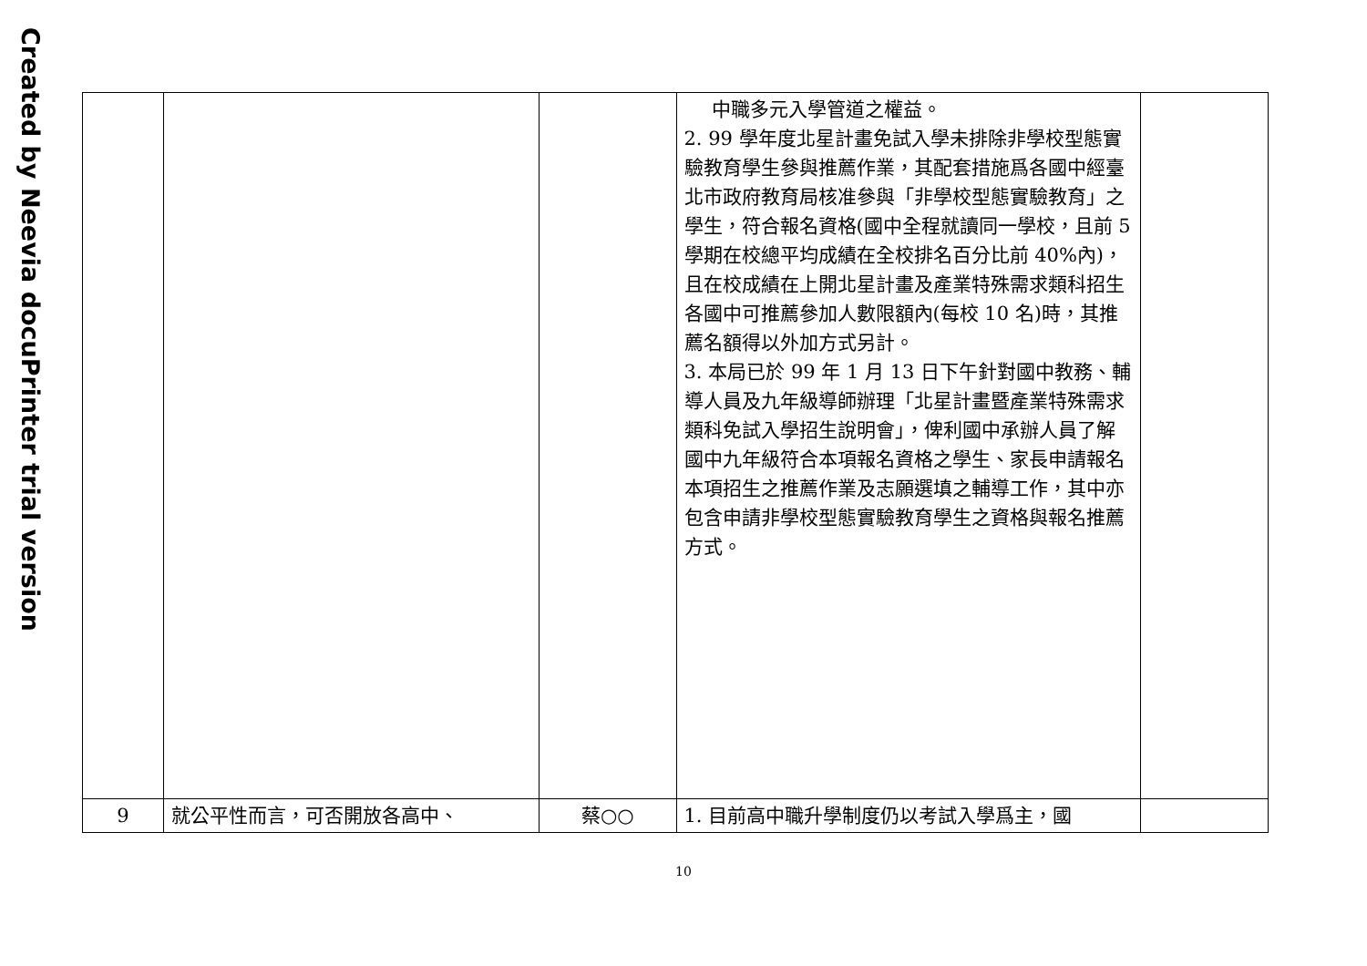Created by Neevia docuPrinter trial version
| | | | 中職多元入學管道之權益。 2. 99 學年度北星計畫免試入學未排除非學校型態實驗教育學生參與推薦作業，其配套措施爲各國中經臺北市政府教育局核准參與「非學校型態實驗教育」之學生，符合報名資格(國中全程就讀同一學校，且前 5 學期在校總平均成績在全校排名百分比前 40%內)，且在校成績在上開北星計畫及產業特殊需求類科招生各國中可推薦參加人數限額內(每校 10 名)時，其推薦名額得以外加方式另計。 3. 本局已於 99 年 1 月 13 日下午針對國中教務、輔導人員及九年級導師辦理「北星計畫暨產業特殊需求類科免試入學招生說明會」，俾利國中承辦人員了解國中九年級符合本項報名資格之學生、家長申請報名本項招生之推薦作業及志願選填之輔導工作，其中亦包含申請非學校型態實驗教育學生之資格與報名推薦方式。 | |
| 9 | 就公平性而言，可否開放各高中、 | 蔡○○ | 1. 目前高中職升學制度仍以考試入學爲主，國 | |
10